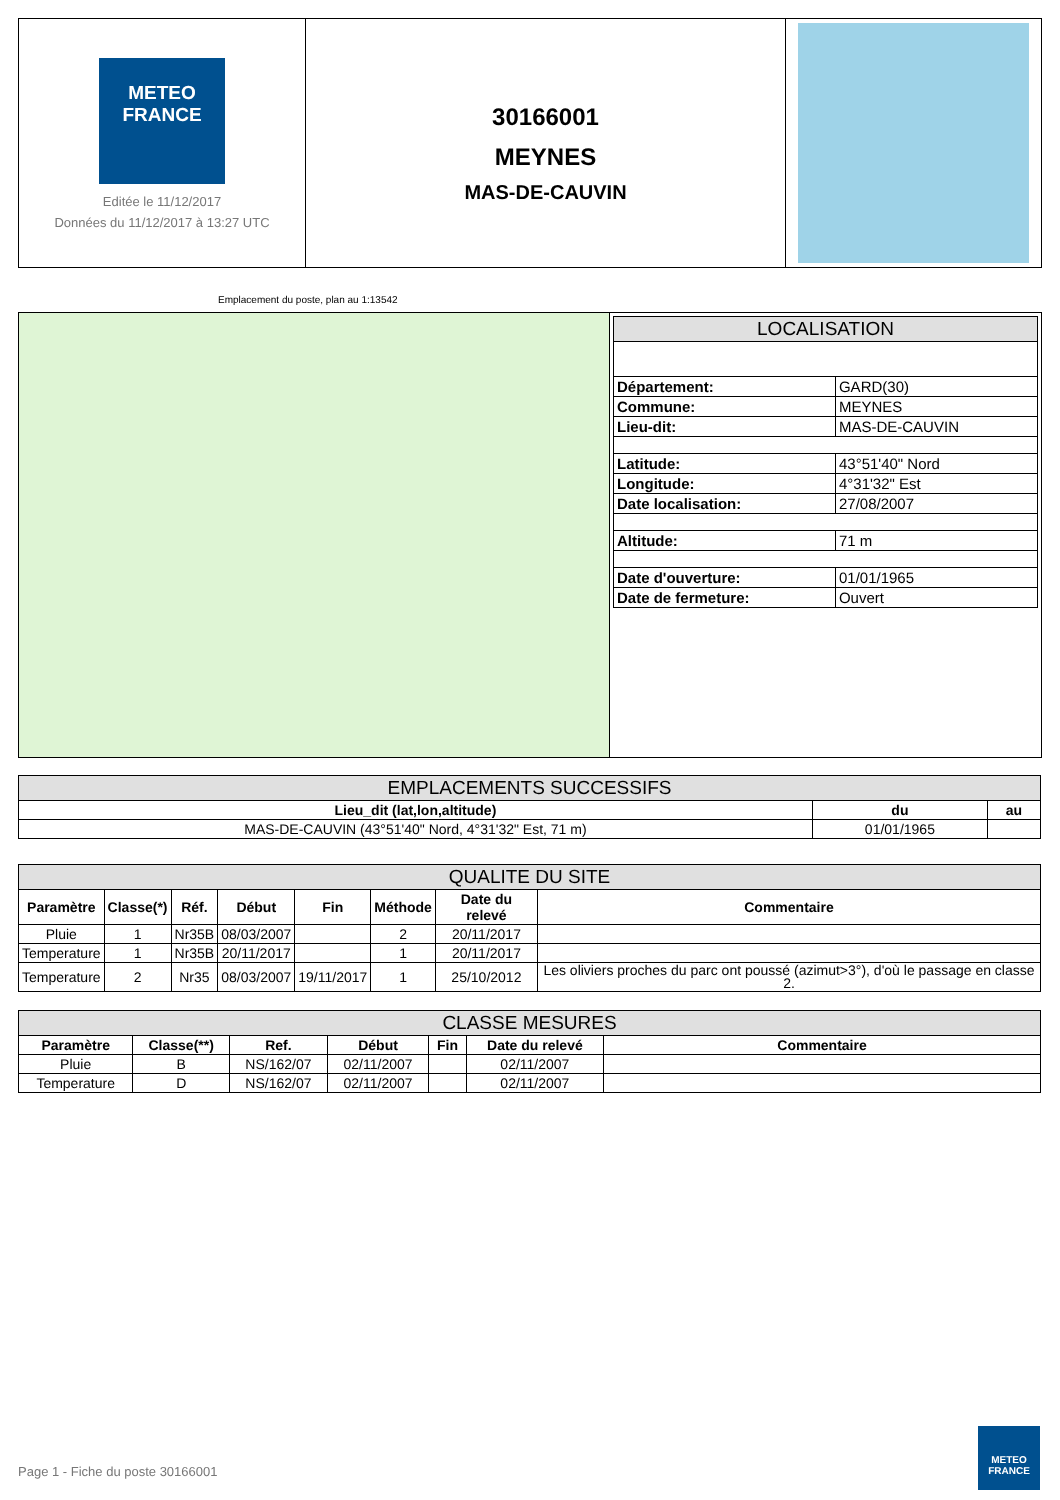METEO
FRANCE
Editée le 11/12/2017
Données du 11/12/2017 à 13:27 UTC
30166001
MEYNES
MAS-DE-CAUVIN
Emplacement du poste, plan au 1:13542
| LOCALISATION | |
| --- | --- |
| Département: | GARD(30) |
| Commune: | MEYNES |
| Lieu-dit: | MAS-DE-CAUVIN |
| Latitude: | 43°51'40" Nord |
| Longitude: | 4°31'32" Est |
| Date localisation: | 27/08/2007 |
| Altitude: | 71 m |
| Date d'ouverture: | 01/01/1965 |
| Date de fermeture: | Ouvert |
| EMPLACEMENTS SUCCESSIFS | | |
| --- | --- | --- |
| Lieu_dit (lat,lon,altitude) | du | au |
| MAS-DE-CAUVIN (43°51'40" Nord, 4°31'32" Est, 71 m) | 01/01/1965 | |
| QUALITE DU SITE | | | | | | | |
| --- | --- | --- | --- | --- | --- | --- | --- |
| Paramètre | Classe(*) | Réf. | Début | Fin | Méthode | Date du relevé | Commentaire |
| Pluie | 1 | Nr35B | 08/03/2007 | | 2 | 20/11/2017 | |
| Temperature | 1 | Nr35B | 20/11/2017 | | 1 | 20/11/2017 | |
| Temperature | 2 | Nr35 | 08/03/2007 | 19/11/2017 | 1 | 25/10/2012 | Les oliviers proches du parc ont poussé (azimut>3°), d'où le passage en classe 2. |
| CLASSE MESURES | | | | | | |
| --- | --- | --- | --- | --- | --- | --- |
| Paramètre | Classe(**) | Ref. | Début | Fin | Date du relevé | Commentaire |
| Pluie | B | NS/162/07 | 02/11/2007 | | 02/11/2007 | |
| Temperature | D | NS/162/07 | 02/11/2007 | | 02/11/2007 | |
Page 1 - Fiche du poste 30166001
METEO
FRANCE